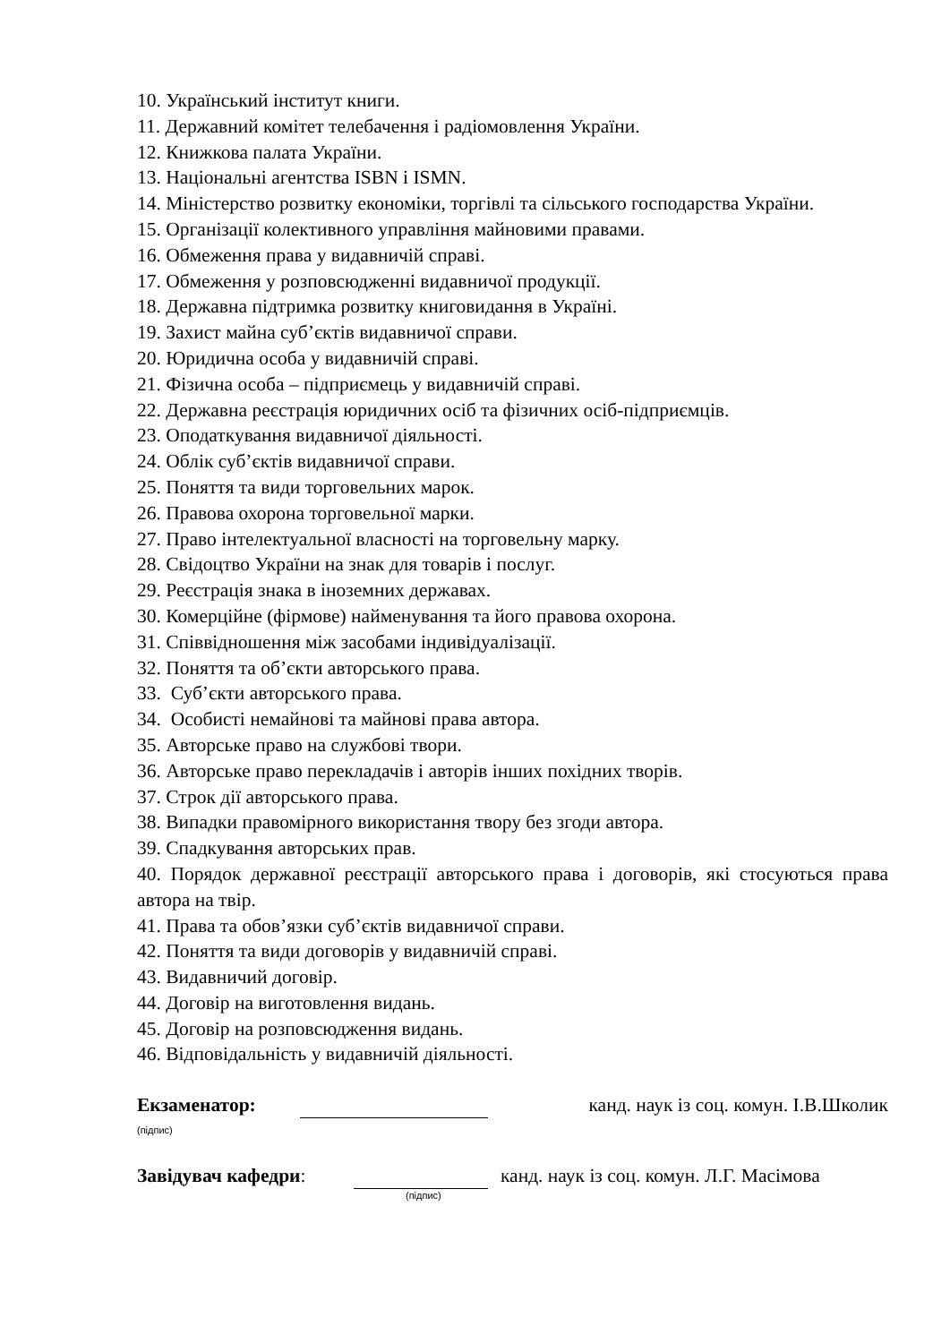10. Український інститут книги.
11. Державний комітет телебачення і радіомовлення України.
12. Книжкова палата України.
13. Національні агентства ISBN і ISMN.
14. Міністерство розвитку економіки, торгівлі та сільського господарства України.
15. Організації колективного управління майновими правами.
16. Обмеження права у видавничій справі.
17. Обмеження у розповсюдженні видавничої продукції.
18. Державна підтримка розвитку книговидання в Україні.
19. Захист майна суб’єктів видавничої справи.
20. Юридична особа у видавничій справі.
21. Фізична особа – підприємець у видавничій справі.
22. Державна реєстрація юридичних осіб та фізичних осіб-підприємців.
23. Оподаткування видавничої діяльності.
24. Облік суб’єктів видавничої справи.
25. Поняття та види торговельних марок.
26. Правова охорона торговельної марки.
27. Право інтелектуальної власності на торговельну марку.
28. Свідоцтво України на знак для товарів і послуг.
29. Реєстрація знака в іноземних державах.
30. Комерційне (фірмове) найменування та його правова охорона.
31. Співвідношення між засобами індивідуалізації.
32. Поняття та об’єкти авторського права.
33. Суб’єкти авторського права.
34. Особисті немайнові та майнові права автора.
35. Авторське право на службові твори.
36. Авторське право перекладачів і авторів інших похідних творів.
37. Строк дії авторського права.
38. Випадки правомірного використання твору без згоди автора.
39. Спадкування авторських прав.
40. Порядок державної реєстрації авторського права і договорів, які стосуються права автора на твір.
41. Права та обов’язки суб’єктів видавничої справи.
42. Поняття та види договорів у видавничій справі.
43. Видавничий договір.
44. Договір на виготовлення видань.
45. Договір на розповсюдження видань.
46. Відповідальність у видавничій діяльності.
Екзаменатор: канд. наук із соц. комун. І.В.Школик
(підпис)
Завідувач кафедри: канд. наук із соц. комун. Л.Г. Масімова
(підпис)